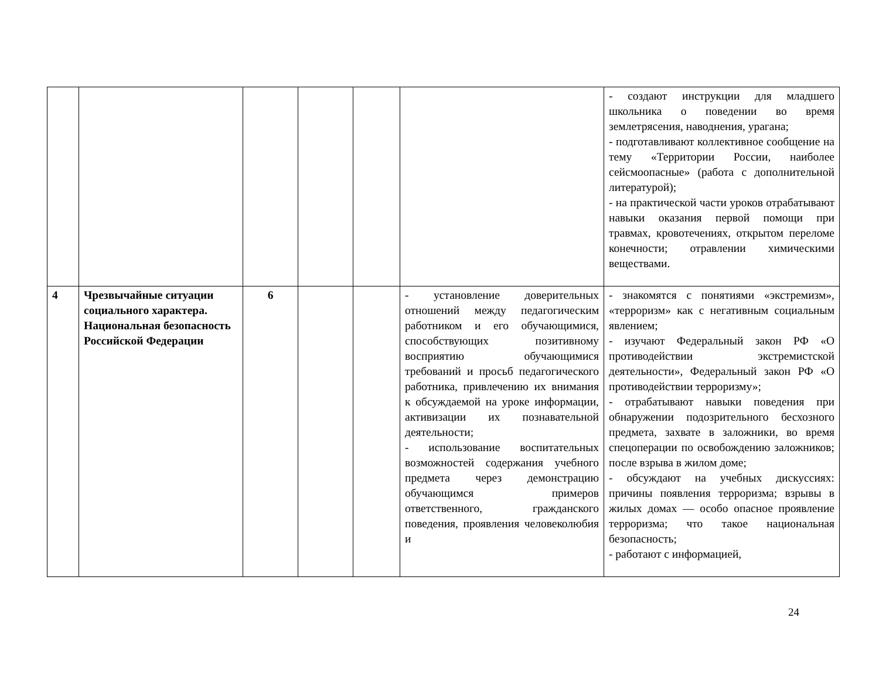| | | | | | | - создают инструкции для младшего школьника о поведении во время землетрясения, наводнения, урагана; - подготавливают коллективное сообщение на тему «Территории России, наиболее сейсмоопасные» (работа с дополнительной литературой); - на практической части уроков отрабатывают навыки оказания первой помощи при травмах, кровотечениях, открытом переломе конечности; отравлении химическими веществами. |
| 4 | Чрезвычайные ситуации социального характера. Национальная безопасность Российской Федерации | 6 | | | - установление доверительных отношений между педагогическим работником и его обучающимися, способствующих позитивному восприятию обучающимися требований и просьб педагогического работника, привлечению их внимания к обсуждаемой на уроке информации, активизации их познавательной деятельности; - использование воспитательных возможностей содержания учебного предмета через демонстрацию обучающимся примеров ответственного, гражданского поведения, проявления человеколюбия и | - знакомятся с понятиями «экстремизм», «терроризм» как с негативным социальным явлением; - изучают Федеральный закон РФ «О противодействии экстремистской деятельности», Федеральный закон РФ «О противодействии терроризму»; - отрабатывают навыки поведения при обнаружении подозрительного бесхозного предмета, захвате в заложники, во время спецоперации по освобождению заложников; после взрыва в жилом доме; - обсуждают на учебных дискуссиях: причины появления терроризма; взрывы в жилых домах — особо опасное проявление терроризма; что такое национальная безопасность; - работают с информацией, |
24